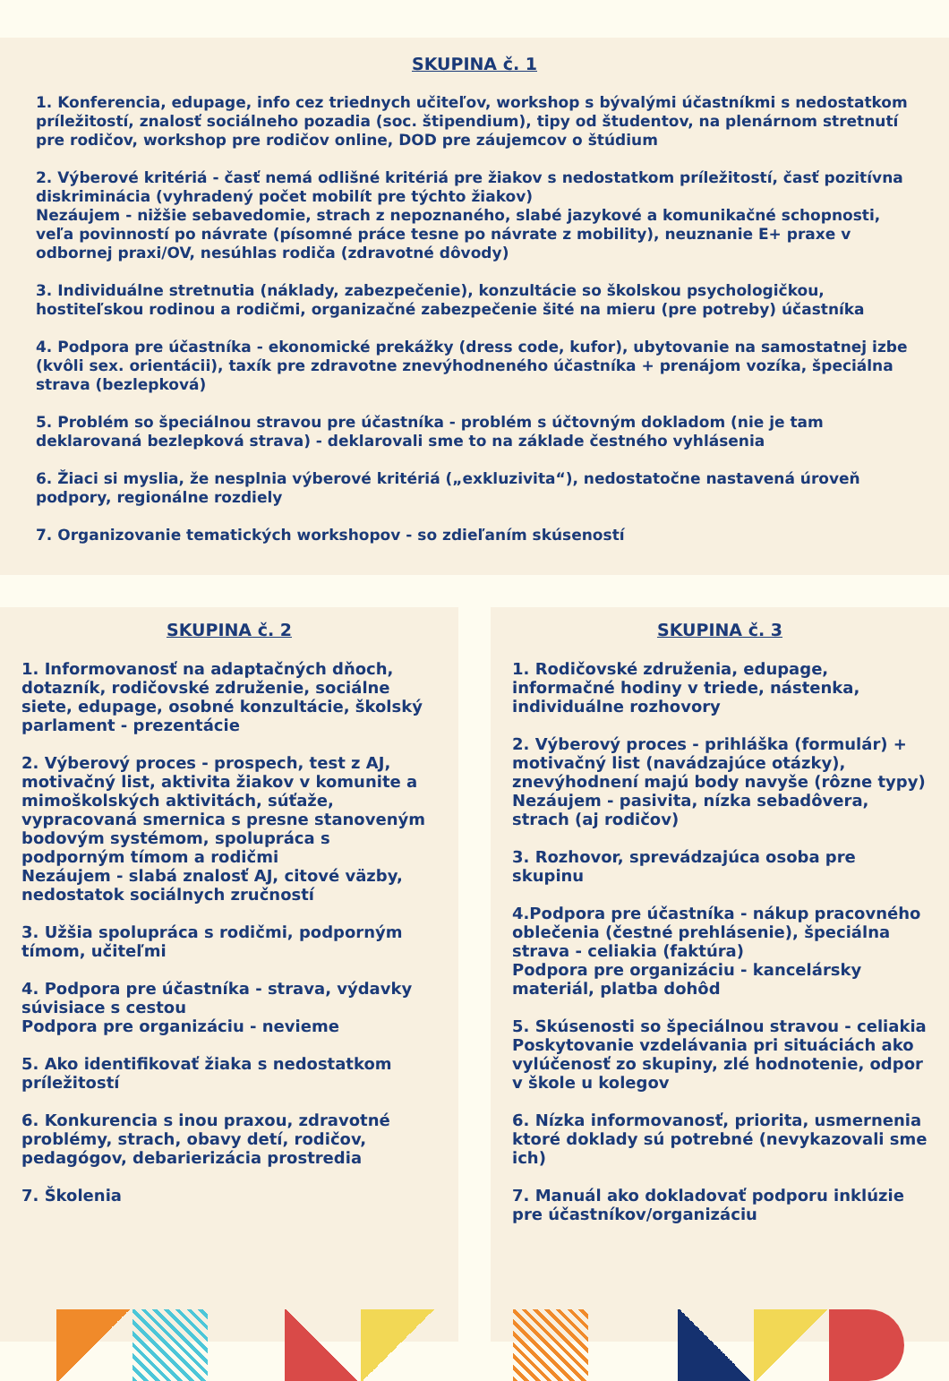SKUPINA č. 1
1. Konferencia, edupage, info cez triednych učiteľov, workshop s bývalými účastníkmi s nedostatkom príležitostí, znalosť sociálneho pozadia (soc. štipendium), tipy od študentov, na plenárnom stretnutí pre rodičov, workshop pre rodičov online, DOD pre záujemcov o štúdium
2. Výberové kritériá - časť nemá odlišné kritériá pre žiakov s nedostatkom príležitostí, časť pozitívna diskriminácia (vyhradený počet mobilít pre týchto žiakov)
Nezáujem - nižšie sebavedomie, strach z nepoznaného, slabé jazykové a komunikačné schopnosti, veľa povinností po návrate (písomné práce tesne po návrate z mobility), neuznanie E+ praxe v odbornej praxi/OV, nesúhlas rodiča (zdravotné dôvody)
3. Individuálne stretnutia (náklady, zabezpečenie), konzultácie so školskou psychologičkou, hostiteľskou rodinou a rodičmi, organizačné zabezpečenie šité na mieru (pre potreby) účastníka
4. Podpora pre účastníka - ekonomické prekážky (dress code, kufor), ubytovanie na samostatnej izbe (kvôli sex. orientácii), taxík pre zdravotne znevýhodneného účastníka + prenájom vozíka, špeciálna strava (bezlepková)
5. Problém so špeciálnou stravou pre účastníka - problém s účtovným dokladom (nie je tam deklarovaná bezlepková strava) - deklarovali sme to na základe čestného vyhlásenia
6. Žiaci si myslia, že nesplnia výberové kritériá („exkluzivita“), nedostatočne nastavená úroveň podpory, regionálne rozdiely
7. Organizovanie tematických workshopov - so zdieľaním skúseností
SKUPINA č. 2
1. Informovanosť na adaptačných dňoch, dotazník, rodičovské združenie, sociálne siete, edupage, osobné konzultácie, školský parlament - prezentácie
2. Výberový proces - prospech, test z AJ, motivačný list, aktivita žiakov v komunite a mimoškolských aktivitách, súťaže, vypracovaná smernica s presne stanoveným bodovým systémom, spolupráca s podporným tímom a rodičmi
Nezáujem - slabá znalosť AJ, citové väzby, nedostatok sociálnych zručností
3. Užšia spolupráca s rodičmi, podporným tímom, učiteľmi
4. Podpora pre účastníka - strava, výdavky súvisiace s cestou
Podpora pre organizáciu - nevieme
5. Ako identifikovať žiaka s nedostatkom príležitostí
6. Konkurencia s inou praxou, zdravotné problémy, strach, obavy detí, rodičov, pedagógov, debarierizácia prostredia
7. Školenia
SKUPINA č. 3
1. Rodičovské združenia, edupage, informačné hodiny v triede, nástenka, individuálne rozhovory
2. Výberový proces - prihláška (formulár) + motivačný list (navádzajúce otázky), znevýhodnení majú body navyše (rôzne typy)
Nezáujem - pasivita, nízka sebadôvera, strach (aj rodičov)
3. Rozhovor, sprevádzajúca osoba pre skupinu
4.Podpora pre účastníka - nákup pracovného oblečenia (čestné prehlásenie), špeciálna strava - celiakia (faktúra)
Podpora pre organizáciu - kancelársky materiál, platba dohôd
5. Skúsenosti so špeciálnou stravou - celiakia
Poskytovanie vzdelávania pri situáciách ako vylúčenosť zo skupiny, zlé hodnotenie, odpor v škole u kolegov
6. Nízka informovanosť, priorita, usmernenia ktoré doklady sú potrebné (nevykazovali sme ich)
7. Manuál ako dokladovať podporu inklúzie pre účastníkov/organizáciu